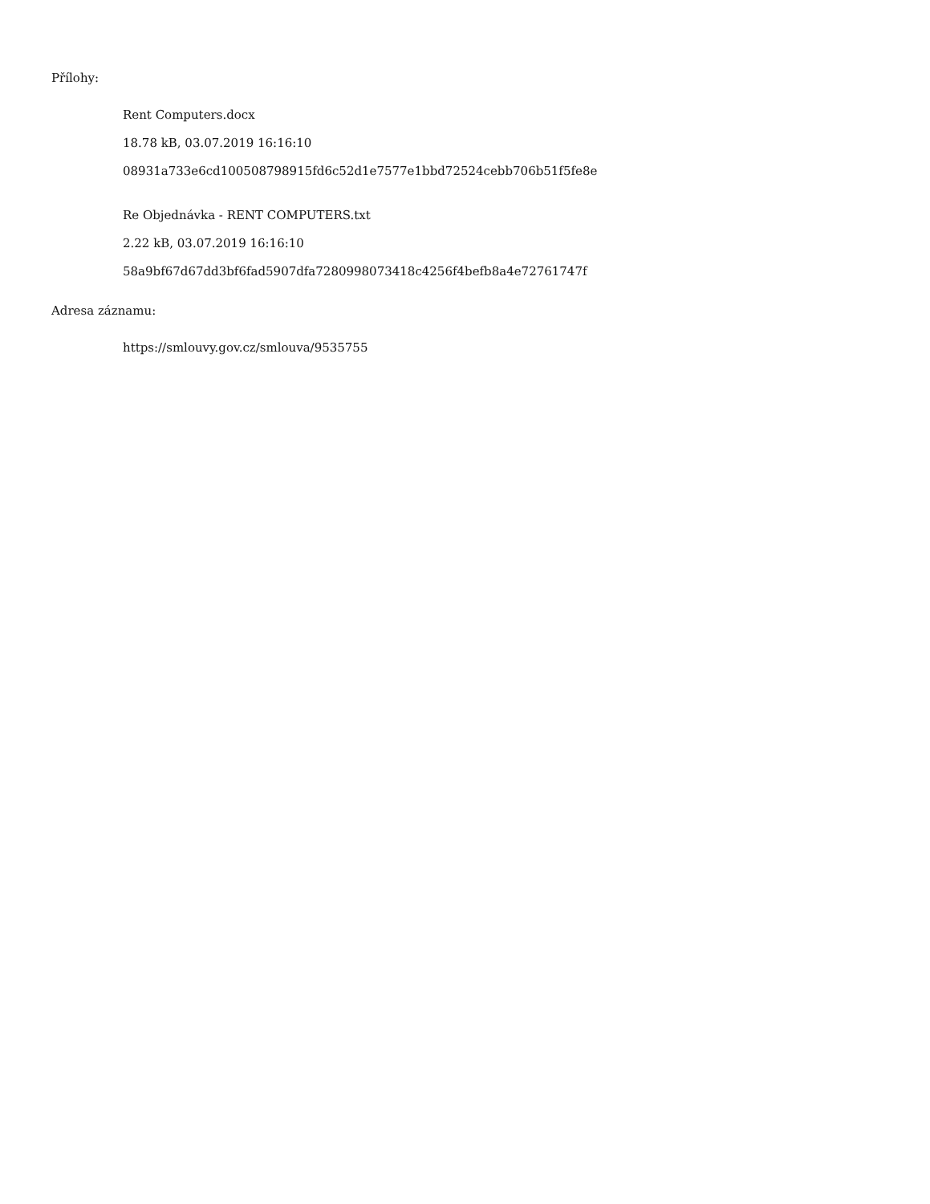Přílohy:
Rent Computers.docx
18.78 kB, 03.07.2019 16:16:10
08931a733e6cd100508798915fd6c52d1e7577e1bbd72524cebb706b51f5fe8e
Re Objednávka - RENT COMPUTERS.txt
2.22 kB, 03.07.2019 16:16:10
58a9bf67d67dd3bf6fad5907dfa7280998073418c4256f4befb8a4e72761747f
Adresa záznamu:
https://smlouvy.gov.cz/smlouva/9535755